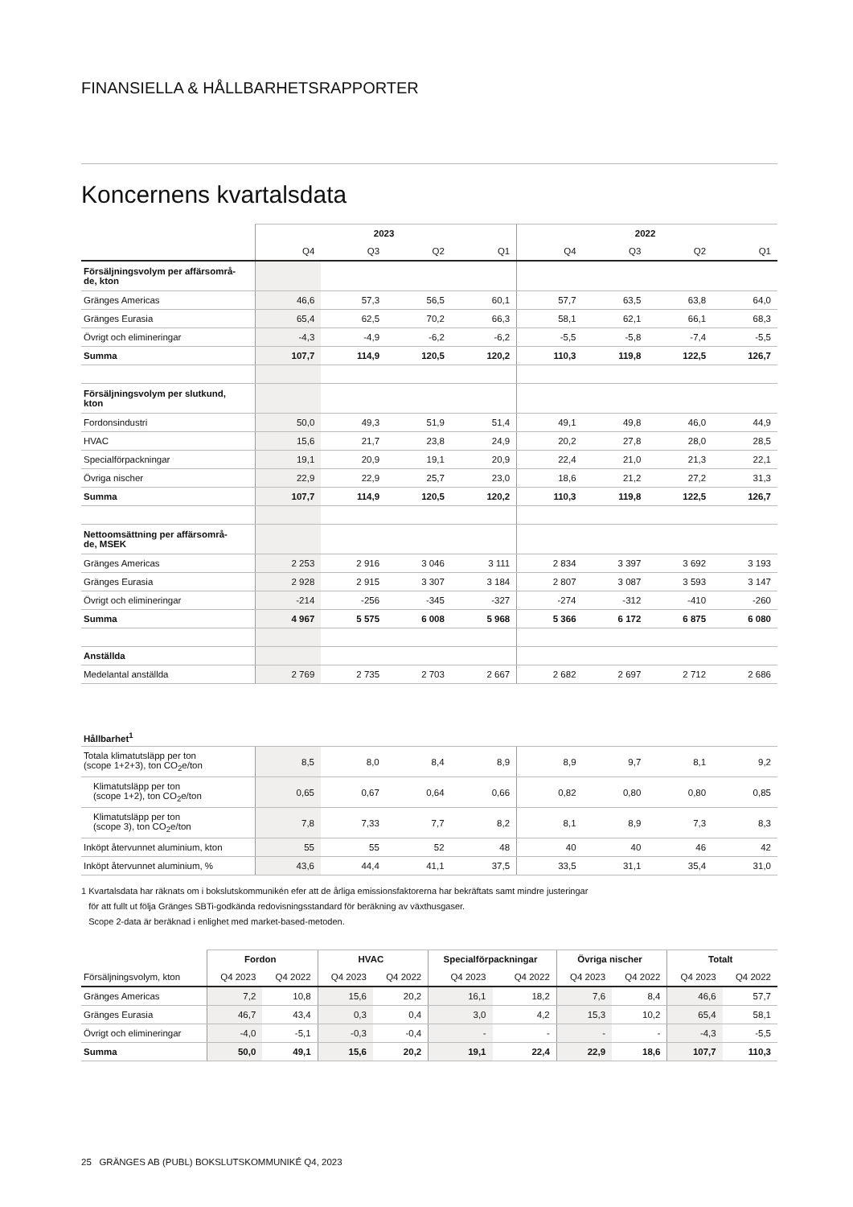FINANSIELLA & HÅLLBARHETSRAPPORTER
Koncernens kvartalsdata
| | 2023 | | | | 2022 | | | |
| | Q4 | Q3 | Q2 | Q1 | Q4 | Q3 | Q2 | Q1 |
| Försäljningsvolym per affärsområ- de, kton | | | | | | | | |
| Gränges Americas | 46,6 | 57,3 | 56,5 | 60,1 | 57,7 | 63,5 | 63,8 | 64,0 |
| Gränges Eurasia | 65,4 | 62,5 | 70,2 | 66,3 | 58,1 | 62,1 | 66,1 | 68,3 |
| Övrigt och elimineringar | -4,3 | -4,9 | -6,2 | -6,2 | -5,5 | -5,8 | -7,4 | -5,5 |
| Summa | 107,7 | 114,9 | 120,5 | 120,2 | 110,3 | 119,8 | 122,5 | 126,7 |
| Försäljningsvolym per slutkund, kton | | | | | | | | |
| Fordonsindustri | 50,0 | 49,3 | 51,9 | 51,4 | 49,1 | 49,8 | 46,0 | 44,9 |
| HVAC | 15,6 | 21,7 | 23,8 | 24,9 | 20,2 | 27,8 | 28,0 | 28,5 |
| Specialförpackningar | 19,1 | 20,9 | 19,1 | 20,9 | 22,4 | 21,0 | 21,3 | 22,1 |
| Övriga nischer | 22,9 | 22,9 | 25,7 | 23,0 | 18,6 | 21,2 | 27,2 | 31,3 |
| Summa | 107,7 | 114,9 | 120,5 | 120,2 | 110,3 | 119,8 | 122,5 | 126,7 |
| Nettoomsättning per affärsområ- de, MSEK | | | | | | | | |
| Gränges Americas | 2 253 | 2 916 | 3 046 | 3 111 | 2 834 | 3 397 | 3 692 | 3 193 |
| Gränges Eurasia | 2 928 | 2 915 | 3 307 | 3 184 | 2 807 | 3 087 | 3 593 | 3 147 |
| Övrigt och elimineringar | -214 | -256 | -345 | -327 | -274 | -312 | -410 | -260 |
| Summa | 4 967 | 5 575 | 6 008 | 5 968 | 5 366 | 6 172 | 6 875 | 6 080 |
| Anställda | | | | | | | | |
| Medelantal anställda | 2 769 | 2 735 | 2 703 | 2 667 | 2 682 | 2 697 | 2 712 | 2 686 |
| Hållbarhet<sup>1</sup> | | | | | | | | |
| Totala klimatutsläpp per ton (scope 1+2+3), ton CO<sub>2</sub>e/ton | 8,5 | 8,0 | 8,4 | 8,9 | 8,9 | 9,7 | 8,1 | 9,2 |
| Klimatutsläpp per ton (scope 1+2), ton CO<sub>2</sub>e/ton | 0,65 | 0,67 | 0,64 | 0,66 | 0,82 | 0,80 | 0,80 | 0,85 |
| Klimatutsläpp per ton (scope 3), ton CO<sub>2</sub>e/ton | 7,8 | 7,33 | 7,7 | 8,2 | 8,1 | 8,9 | 7,3 | 8,3 |
| Inköpt återvunnet aluminium, kton | 55 | 55 | 52 | 48 | 40 | 40 | 46 | 42 |
| Inköpt återvunnet aluminium, % | 43,6 | 44,4 | 41,1 | 37,5 | 33,5 | 31,1 | 35,4 | 31,0 |
1 Kvartalsdata har räknats om i bokslutskommunikén efer att de årliga emissionsfaktorerna har bekräftats samt mindre justeringar
för att fullt ut följa Gränges SBTi-godkända redovisningsstandard för beräkning av växthusgaser.
Scope 2-data är beräknad i enlighet med market-based-metoden.
| | Fordon | | HVAC | | Specialförpackningar | | Övriga nischer | | Totalt | |
| Försäljningsvolym, kton | Q4 2023 | Q4 2022 | Q4 2023 | Q4 2022 | Q4 2023 | Q4 2022 | Q4 2023 | Q4 2022 | Q4 2023 | Q4 2022 |
| Gränges Americas | 7,2 | 10,8 | 15,6 | 20,2 | 16,1 | 18,2 | 7,6 | 8,4 | 46,6 | 57,7 |
| Gränges Eurasia | 46,7 | 43,4 | 0,3 | 0,4 | 3,0 | 4,2 | 15,3 | 10,2 | 65,4 | 58,1 |
| Övrigt och elimineringar | -4,0 | -5,1 | -0,3 | -0,4 | - | - | - | - | -4,3 | -5,5 |
| Summa | 50,0 | 49,1 | 15,6 | 20,2 | 19,1 | 22,4 | 22,9 | 18,6 | 107,7 | 110,3 |
25 GRÄNGES AB (PUBL) BOKSLUTSKOMMUNIKÉ Q4, 2023